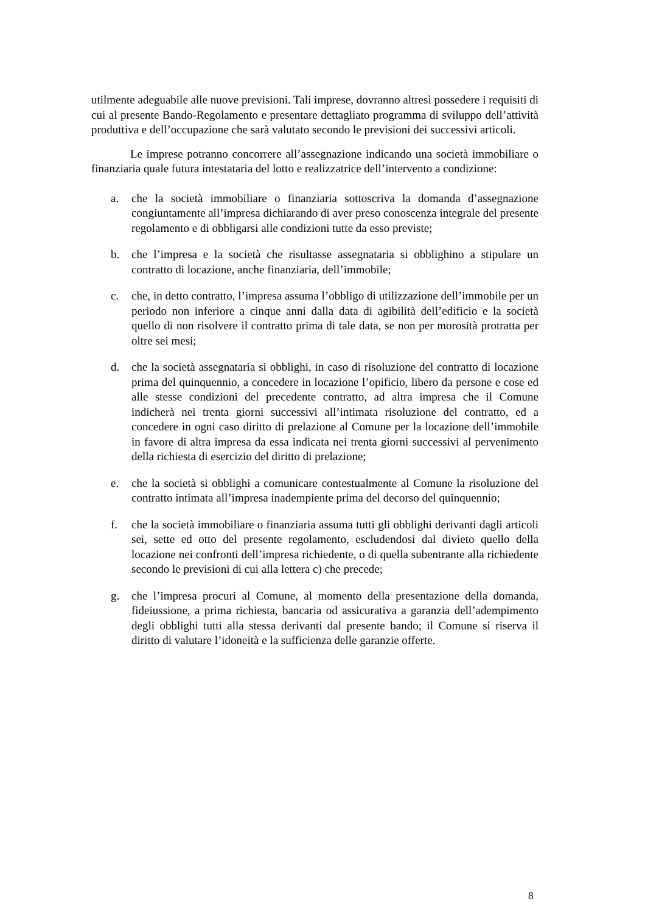utilmente adeguabile alle nuove previsioni. Tali imprese, dovranno altresì possedere i requisiti di cui al presente Bando-Regolamento e presentare dettagliato programma di sviluppo dell’attività produttiva e dell’occupazione che sarà valutato secondo le previsioni dei successivi articoli.
Le imprese potranno concorrere all’assegnazione indicando una società immobiliare o finanziaria quale futura intestataria del lotto e realizzatrice dell’intervento a condizione:
a. che la società immobiliare o finanziaria sottoscriva la domanda d’assegnazione congiuntamente all’impresa dichiarando di aver preso conoscenza integrale del presente regolamento e di obbligarsi alle condizioni tutte da esso previste;
b. che l’impresa e la società che risultasse assegnataria si obblighino a stipulare un contratto di locazione, anche finanziaria, dell’immobile;
c. che, in detto contratto, l’impresa assuma l’obbligo di utilizzazione dell’immobile per un periodo non inferiore a cinque anni dalla data di agibilità dell’edificio e la società quello di non risolvere il contratto prima di tale data, se non per morosità protratta per oltre sei mesi;
d. che la società assegnataria si obblighi, in caso di risoluzione del contratto di locazione prima del quinquennio, a concedere in locazione l’opificio, libero da persone e cose ed alle stesse condizioni del precedente contratto, ad altra impresa che il Comune indicherà nei trenta giorni successivi all’intimata risoluzione del contratto, ed a concedere in ogni caso diritto di prelazione al Comune per la locazione dell’immobile in favore di altra impresa da essa indicata nei trenta giorni successivi al pervenimento della richiesta di esercizio del diritto di prelazione;
e. che la società si obblighi a comunicare contestualmente al Comune la risoluzione del contratto intimata all’impresa inadempiente prima del decorso del quinquennio;
f. che la società immobiliare o finanziaria assuma tutti gli obblighi derivanti dagli articoli sei, sette ed otto del presente regolamento, escludendosi dal divieto quello della locazione nei confronti dell’impresa richiedente, o di quella subentrante alla richiedente secondo le previsioni di cui alla lettera c) che precede;
g. che l’impresa procuri al Comune, al momento della presentazione della domanda, fideiussione, a prima richiesta, bancaria od assicurativa a garanzia dell’adempimento degli obblighi tutti alla stessa derivanti dal presente bando; il Comune si riserva il diritto di valutare l’idoneità e la sufficienza delle garanzie offerte.
8